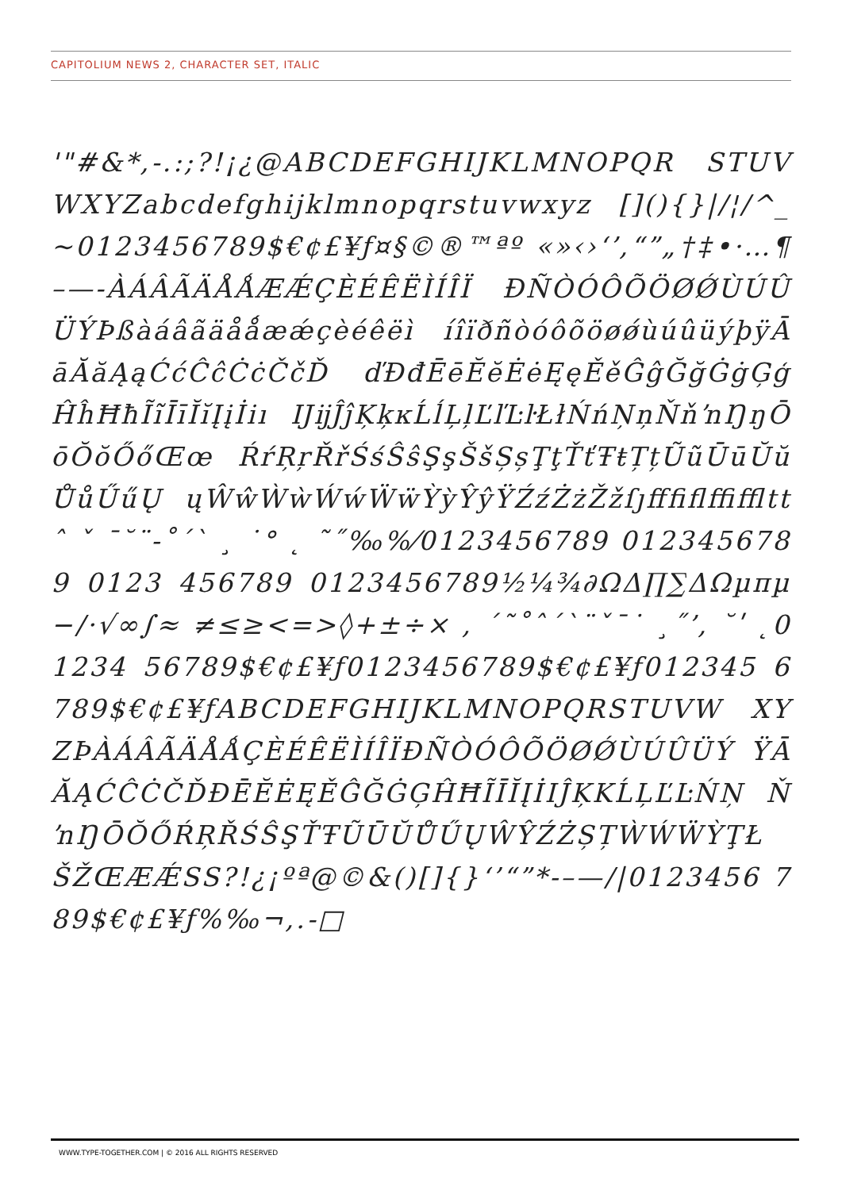CAPITOLIUM NEWS 2, CHARACTER SET, ITALIC
'"#&*,-.:;?!¡¿@ABCDEFGHIJKLMNOPQR STUVWXYZabcdefghijklmnopqrstuvwxyz [](){}|/¦/^_~0123456789$€¢£¥ƒ¤§©®™ªº «»‹›‘’,“”„†‡•·…¶–—-ÀÁÂÃÄÅǺÆǼÇÈÉÊËÌÍÎÏ ÐÑÒÓÔÕÖØǾÙÚÛÜÝÞßàáâãäåǻæǽçèéêëì íîïðñòóôõöøǿùúûüýþÿĀāĂăĄąĆćĈĉĊċČčĎ ďĐđĒēĔĕĖėĘęĚěĜĝĞğĠġĢģĤĥĦħĨĩĪīĬĭĮįİiı ĲĳĴĵĶķĸĹĺĻļĽľĿŀŁłŃńŅņŇňŉŊŋŌōŎŏŐőŒœ ŔŕŖŗŘřŚśŜŝŞşŠšȘșŢţŤťŦŧȚțŨũŪūŬŭŮůŰűŲ ųŴŵẀẁẂẃẄẅỲỳŶŷŸŹźŻżŽžſȷﬀﬁﬂﬃﬄtt ˆ ˇ ˉ˘¨-˚´` ¸ ˙° ˛ ˜˝‰%⁄0123456789 0123456789 0123 456789 0123456789½¼¾∂ΩΔ∏∑ΔΩµπµ−∕·√∞∫≈ ≠≤≥<=>◊+±÷× , ˊ˜˚ˆˊˋ¨ˇˉ˙ ¸˝’, ˘ʹ ˛01234 56789$€¢£¥ƒ0123456789$€¢£¥ƒ012345 6789$€¢£¥ƒABCDEFGHIJKLMNOPQRSTUVW XYZÞÀÁÂÃÄÅǺÇÈÉÊËÌÍÎÏÐÑÒÓÔÕÖØǾÙÚÛÜÝ ŸĀĂĄĆĈĊČĎĐĒĔĖĘĚĜĞĠĢĤĦĨĪĬĮİIĴĶKĹĻĽĿŃŅ ŇŉŊŌŎŐŔŖŘŚŜŞŤŦŨŪŬŮŰŲŴŶŹŻȘȚẀẂẄỲŢŁ ŠŽŒÆǼSS?!¿¡ºª@©&()[]{}‘’“”*-–—/|0123456 789$€¢£¥ƒ%‰¬,.-□
WWW.TYPE-TOGETHER.COM | © 2016 ALL RIGHTS RESERVED